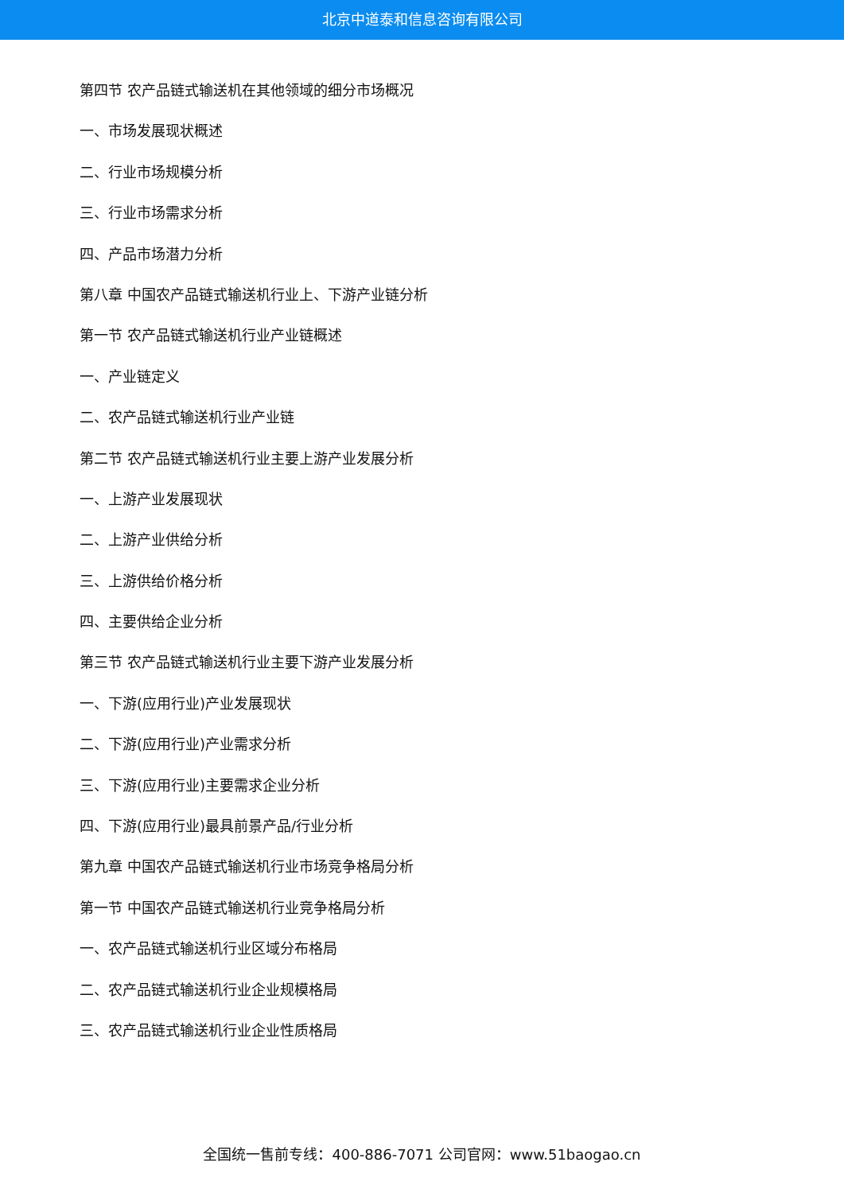北京中道泰和信息咨询有限公司
第四节 农产品链式输送机在其他领域的细分市场概况
一、市场发展现状概述
二、行业市场规模分析
三、行业市场需求分析
四、产品市场潜力分析
第八章 中国农产品链式输送机行业上、下游产业链分析
第一节 农产品链式输送机行业产业链概述
一、产业链定义
二、农产品链式输送机行业产业链
第二节 农产品链式输送机行业主要上游产业发展分析
一、上游产业发展现状
二、上游产业供给分析
三、上游供给价格分析
四、主要供给企业分析
第三节 农产品链式输送机行业主要下游产业发展分析
一、下游(应用行业)产业发展现状
二、下游(应用行业)产业需求分析
三、下游(应用行业)主要需求企业分析
四、下游(应用行业)最具前景产品/行业分析
第九章 中国农产品链式输送机行业市场竞争格局分析
第一节 中国农产品链式输送机行业竞争格局分析
一、农产品链式输送机行业区域分布格局
二、农产品链式输送机行业企业规模格局
三、农产品链式输送机行业企业性质格局
全国统一售前专线：400-886-7071 公司官网：www.51baogao.cn